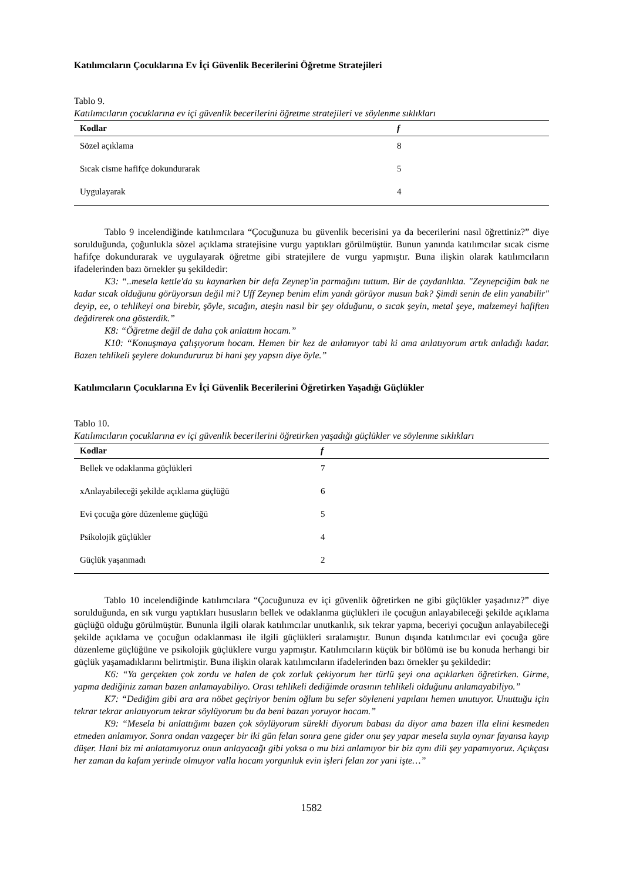Katılımcıların Çocuklarına Ev İçi Güvenlik Becerilerini Öğretme Stratejileri
Tablo 9.
Katılımcıların çocuklarına ev içi güvenlik becerilerini öğretme stratejileri ve söylenme sıklıkları
| Kodlar | f |
| --- | --- |
| Sözel açıklama | 8 |
| Sıcak cisme hafifçe dokundurarak | 5 |
| Uygulayarak | 4 |
Tablo 9 incelendiğinde katılımcılara “Çocuğunuza bu güvenlik becerisini ya da becerilerini nasıl öğrettiniz?” diye sorulduğunda, çoğunlukla sözel açıklama stratejisine vurgu yaptıkları görülmüştür. Bunun yanında katılımcılar sıcak cisme hafifçe dokundurarak ve uygulayarak öğretme gibi stratejilere de vurgu yapmıştır. Buna ilişkin olarak katılımcıların ifadelerinden bazı örnekler şu şekildedir:
K3: “..mesela kettle'da su kaynarken bir defa Zeynep'in parmağını tuttum. Bir de çaydanlıkta. "Zeynepciğim bak ne kadar sıcak olduğunu görüyorsun değil mi? Uff Zeynep benim elim yandı görüyor musun bak? Şimdi senin de elin yanabilir" deyip, ee, o tehlikeyi ona birebir, şöyle, sıcağın, ateşin nasıl bir şey olduğunu, o sıcak şeyin, metal şeye, malzemeyi hafiften değdirerek ona gösterdik.”
K8: “Öğretme değil de daha çok anlattım hocam.”
K10: “Konuşmaya çalışıyorum hocam. Hemen bir kez de anlamıyor tabi ki ama anlatıyorum artık anladığı kadar. Bazen tehlikeli şeylere dokundururuz bi hani şey yapsın diye öyle.”
Katılımcıların Çocuklarına Ev İçi Güvenlik Becerilerini Öğretirken Yaşadığı Güçlükler
Tablo 10.
Katılımcıların çocuklarına ev içi güvenlik becerilerini öğretirken yaşadığı güçlükler ve söylenme sıklıkları
| Kodlar | f |
| --- | --- |
| Bellek ve odaklanma güçlükleri | 7 |
| xAnlayabileceği şekilde açıklama güçlüğü | 6 |
| Evi çocuğa göre düzenleme güçlüğü | 5 |
| Psikolojik güçlükler | 4 |
| Güçlük yaşanmadı | 2 |
Tablo 10 incelendiğinde katılımcılara “Çocuğunuza ev içi güvenlik öğretirken ne gibi güçlükler yaşadınız?” diye sorulduğunda, en sık vurgu yaptıkları hususların bellek ve odaklanma güçlükleri ile çocuğun anlayabileceği şekilde açıklama güçlüğü olduğu görülmüştür. Bununla ilgili olarak katılımcılar unutkanlık, sık tekrar yapma, beceriyi çocuğun anlayabileceği şekilde açıklama ve çocuğun odaklanması ile ilgili güçlükleri sıralamıştır. Bunun dışında katılımcılar evi çocuğa göre düzenleme güçlüğüne ve psikolojik güçlüklere vurgu yapmıştır. Katılımcıların küçük bir bölümü ise bu konuda herhangi bir güçlük yaşamadıklarını belirtmiştir. Buna ilişkin olarak katılımcıların ifadelerinden bazı örnekler şu şekildedir:
K6: “Ya gerçekten çok zordu ve halen de çok zorluk çekiyorum her türlü şeyi ona açıklarken öğretirken. Girme, yapma dediğiniz zaman bazen anlamayabiliyo. Orası tehlikeli dediğimde orasının tehlikeli olduğunu anlamayabiliyo.”
K7: “Dediğim gibi ara ara nöbet geçiriyor benim oğlum bu sefer söyleneni yapılanı hemen unutuyor. Unuttuğu için tekrar tekrar anlatıyorum tekrar söylüyorum bu da beni bazan yoruyor hocam.”
K9: “Mesela bi anlattığımı bazen çok söylüyorum sürekli diyorum babası da diyor ama bazen illa elini kesmeden etmeden anlamıyor. Sonra ondan vazgeçer bir iki gün felan sonra gene gider onu şey yapar mesela suyla oynar fayansa kayıp düşer. Hani biz mi anlatamıyoruz onun anlayacağı gibi yoksa o mu bizi anlamıyor bir biz aynı dili şey yapamıyoruz. Açıkçası her zaman da kafam yerinde olmuyor valla hocam yorgunluk evin işleri felan zor yani işte…”
1582